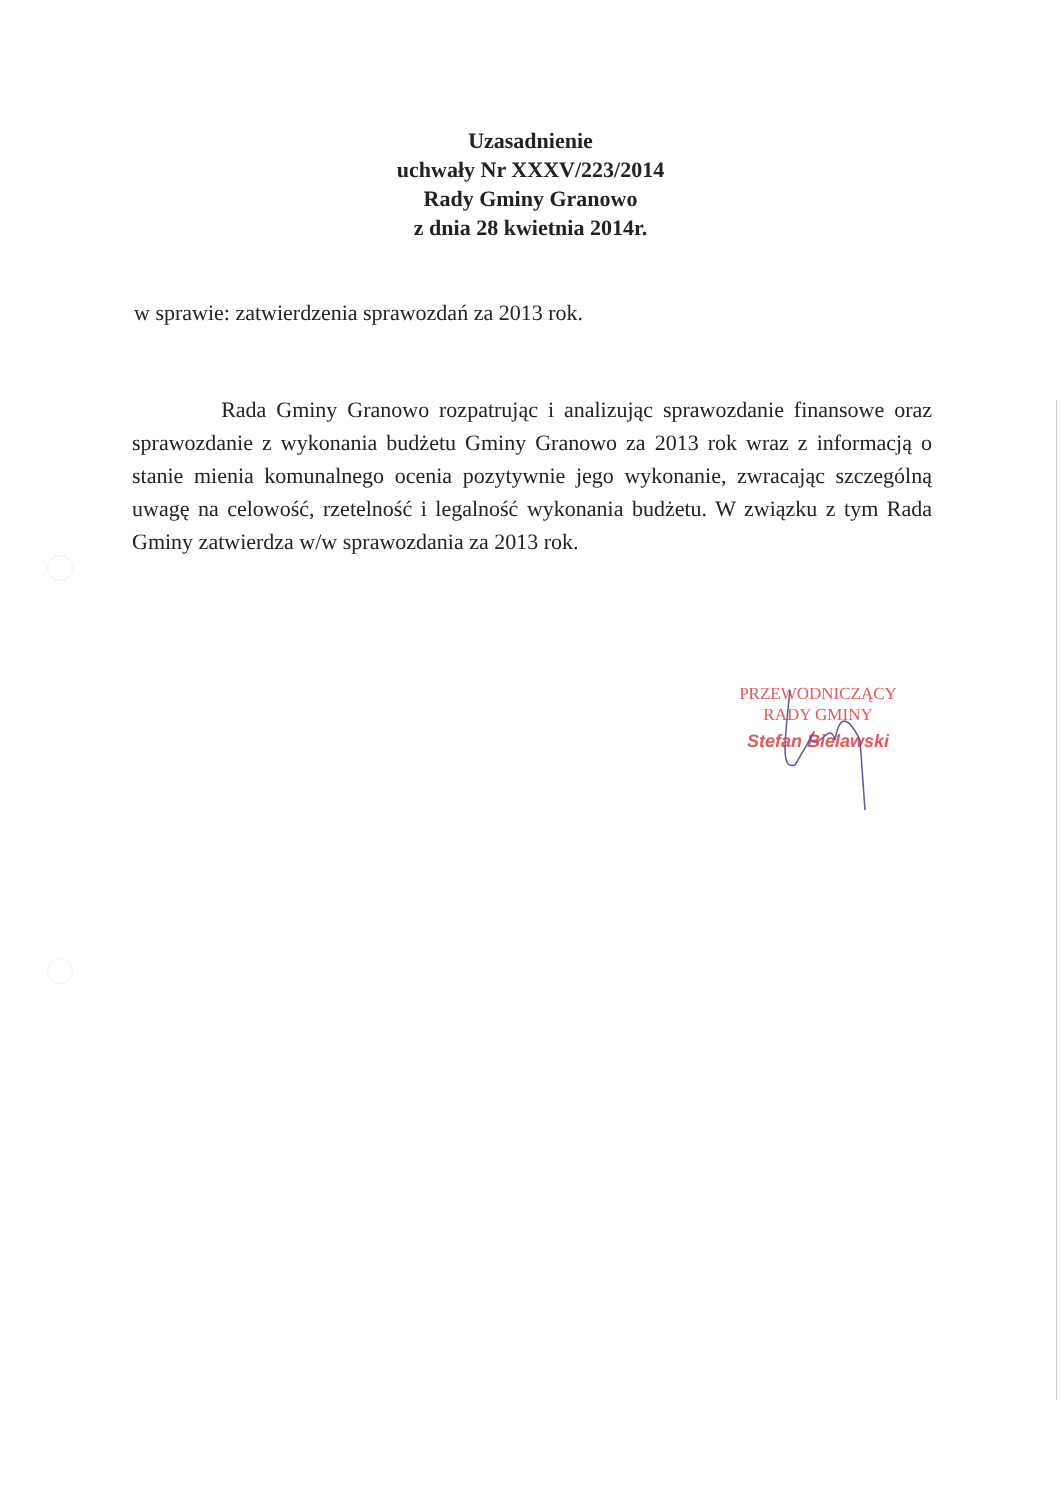Uzasadnienie
uchwały Nr XXXV/223/2014
Rady Gminy Granowo
z dnia 28 kwietnia 2014r.
w sprawie: zatwierdzenia sprawozdań za 2013 rok.
Rada Gminy Granowo rozpatrując i analizując sprawozdanie finansowe oraz sprawozdanie z wykonania budżetu Gminy Granowo za 2013 rok wraz z informacją o stanie mienia komunalnego ocenia pozytywnie jego wykonanie, zwracając szczególną uwagę na celowość, rzetelność i legalność wykonania budżetu. W związku z tym Rada Gminy zatwierdza w/w sprawozdania za 2013 rok.
PRZEWODNICZĄCY
RADY GMINY
Stefan Bielawski